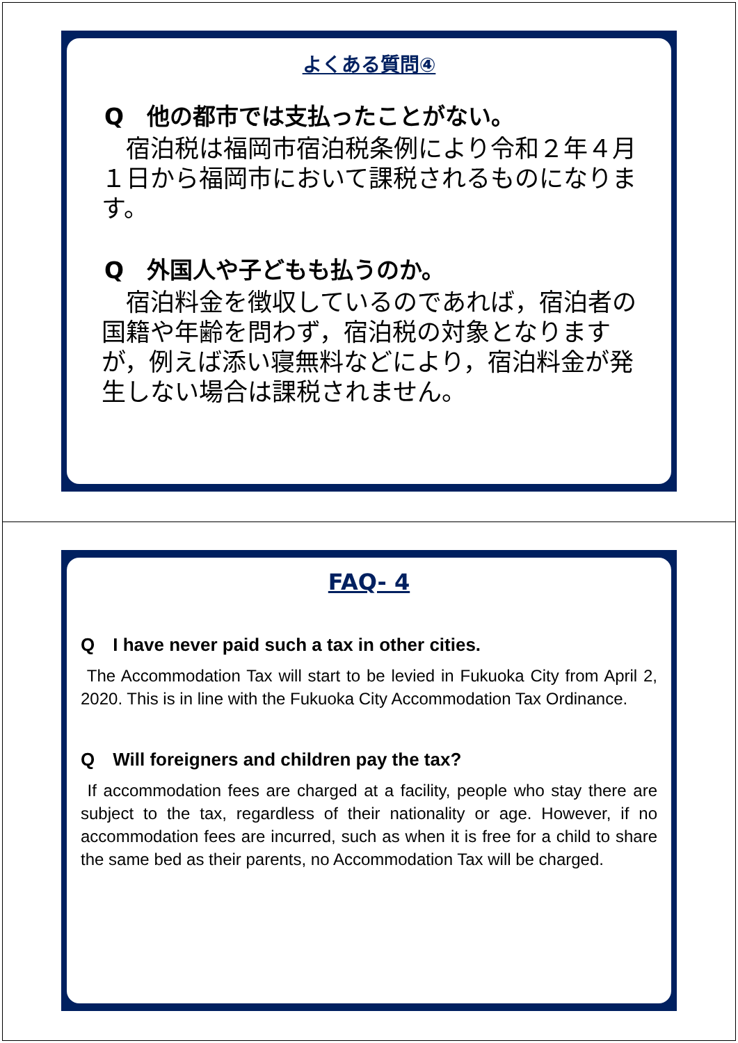よくある質問④
Q　他の都市では支払ったことがない。
　宿泊税は福岡市宿泊税条例により令和２年４月１日から福岡市において課税されるものになります。
Q　外国人や子どもも払うのか。
　宿泊料金を徴収しているのであれば，宿泊者の国籍や年齢を問わず，宿泊税の対象となりますが，例えば添い寝無料などにより，宿泊料金が発生しない場合は課税されません。
FAQ- 4
Q　I have never paid such a tax in other cities.
The Accommodation Tax will start to be levied in Fukuoka City from April 2, 2020. This is in line with the Fukuoka City Accommodation Tax Ordinance.
Q　Will foreigners and children pay the tax?
If accommodation fees are charged at a facility, people who stay there are subject to the tax, regardless of their nationality or age. However, if no accommodation fees are incurred, such as when it is free for a child to share the same bed as their parents, no Accommodation Tax will be charged.